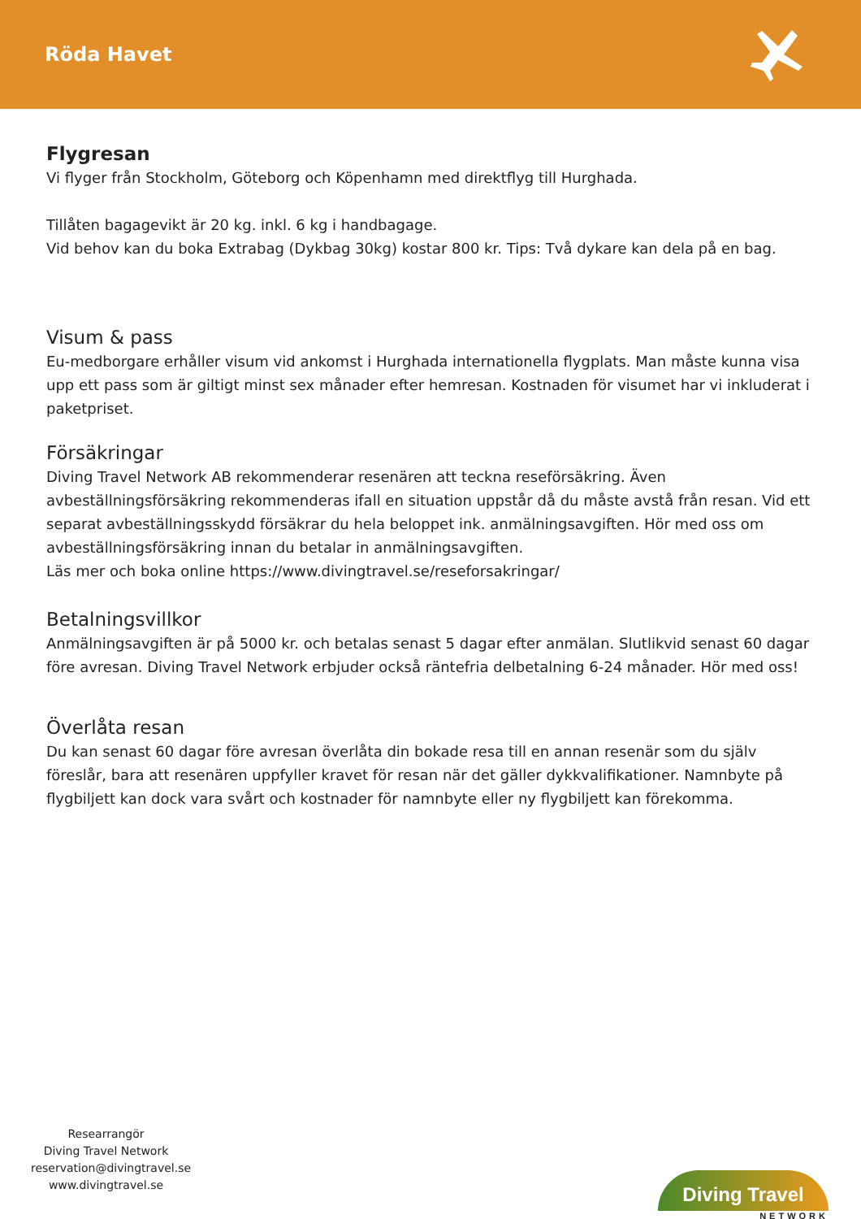Röda Havet
Flygresan
Vi flyger från Stockholm, Göteborg och Köpenhamn med direktflyg till Hurghada.
Tillåten bagagevikt är 20 kg. inkl. 6 kg i handbagage.
Vid behov kan du boka Extrabag (Dykbag 30kg) kostar 800 kr. Tips: Två dykare kan dela på en bag.
Visum & pass
Eu-medborgare erhåller visum vid ankomst i Hurghada internationella flygplats. Man måste kunna visa upp ett pass som är giltigt minst sex månader efter hemresan. Kostnaden för visumet har vi inkluderat i paketpriset.
Försäkringar
Diving Travel Network AB rekommenderar resenären att teckna reseförsäkring. Även avbeställningsförsäkring rekommenderas ifall en situation uppstår då du måste avstå från resan. Vid ett separat avbeställningsskydd försäkrar du hela beloppet ink. anmälningsavgiften. Hör med oss om avbeställningsförsäkring innan du betalar in anmälningsavgiften.
Läs mer och boka online https://www.divingtravel.se/reseforsakringar/
Betalningsvillkor
Anmälningsavgiften är på 5000 kr. och betalas senast 5 dagar efter anmälan. Slutlikvid senast 60 dagar före avresan. Diving Travel Network erbjuder också räntefria delbetalning 6-24 månader. Hör med oss!
Överlåta resan
Du kan senast 60 dagar före avresan överlåta din bokade resa till en annan resenär som du själv föreslår, bara att resenären uppfyller kravet för resan när det gäller dykkvalifikationer. Namnbyte på flygbiljett kan dock vara svårt och kostnader för namnbyte eller ny flygbiljett kan förekomma.
Researrangör
Diving Travel Network
reservation@divingtravel.se
www.divingtravel.se
Diving Travel
NETWORK